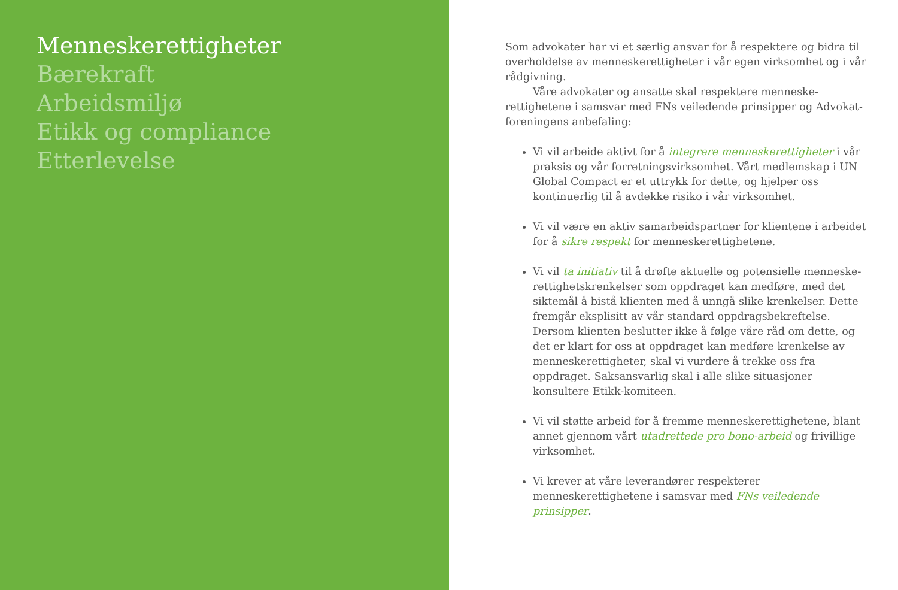Menneskerettigheter
Bærekraft
Arbeidsmiljø
Etikk og compliance
Etterlevelse
Som advokater har vi et særlig ansvar for å respektere og bidra til overholdelse av menneskerettigheter i vår egen virksomhet og i vår rådgivning.
Våre advokater og ansatte skal respektere menneske-rettighetene i samsvar med FNs veiledende prinsipper og Advokat-foreningens anbefaling:
Vi vil arbeide aktivt for å integrere menneskerettigheter i vår praksis og vår forretningsvirksomhet. Vårt medlemskap i UN Global Compact er et uttrykk for dette, og hjelper oss kontinuerlig til å avdekke risiko i vår virksomhet.
Vi vil være en aktiv samarbeidspartner for klientene i arbeidet for å sikre respekt for menneskerettighetene.
Vi vil ta initiativ til å drøfte aktuelle og potensielle menneske-rettighetskrenkelser som oppdraget kan medføre, med det siktemål å bistå klienten med å unngå slike krenkelser. Dette fremgår eksplisitt av vår standard oppdragsbekreftelse. Dersom klienten beslutter ikke å følge våre råd om dette, og det er klart for oss at oppdraget kan medføre krenkelse av menneskerettigheter, skal vi vurdere å trekke oss fra oppdraget. Saksansvarlig skal i alle slike situasjoner konsultere Etikk-komiteen.
Vi vil støtte arbeid for å fremme menneskerettighetene, blant annet gjennom vårt utadrettede pro bono-arbeid og frivillige virksomhet.
Vi krever at våre leverandører respekterer menneskerettighetene i samsvar med FNs veiledende prinsipper.